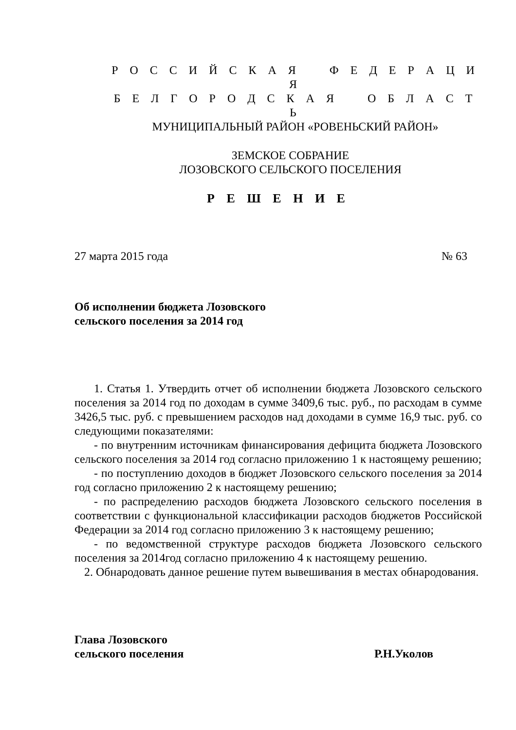Р О С С И Й С К А Я Ф Е Д Е Р А Ц И Я
Б Е Л Г О Р О Д С К А Я О Б Л А С Т Ь
МУНИЦИПАЛЬНЫЙ РАЙОН «РОВЕНЬСКИЙ РАЙОН»
ЗЕМСКОЕ СОБРАНИЕ
ЛОЗОВСКОГО СЕЛЬСКОГО ПОСЕЛЕНИЯ
Р Е Ш Е Н И Е
27 марта 2015 года № 63
Об исполнении бюджета Лозовского
сельского поселения за 2014 год
1. Статья 1. Утвердить отчет об исполнении бюджета Лозовского сельского поселения за 2014 год по доходам в сумме 3409,6 тыс. руб., по расходам в сумме 3426,5 тыс. руб. с превышением расходов над доходами в сумме 16,9 тыс. руб. со следующими показателями:
- по внутренним источникам финансирования дефицита бюджета Лозовского сельского поселения за 2014 год согласно приложению 1 к настоящему решению;
- по поступлению доходов в бюджет Лозовского сельского поселения за 2014 год согласно приложению 2 к настоящему решению;
- по распределению расходов бюджета Лозовского сельского поселения в соответствии с функциональной классификации расходов бюджетов Российской Федерации за 2014 год согласно приложению 3 к настоящему решению;
- по ведомственной структуре расходов бюджета Лозовского сельского поселения за 2014год согласно приложению 4 к настоящему решению.
2. Обнародовать данное решение путем вывешивания в местах обнародования.
Глава Лозовского
сельского поселения Р.Н.Уколов